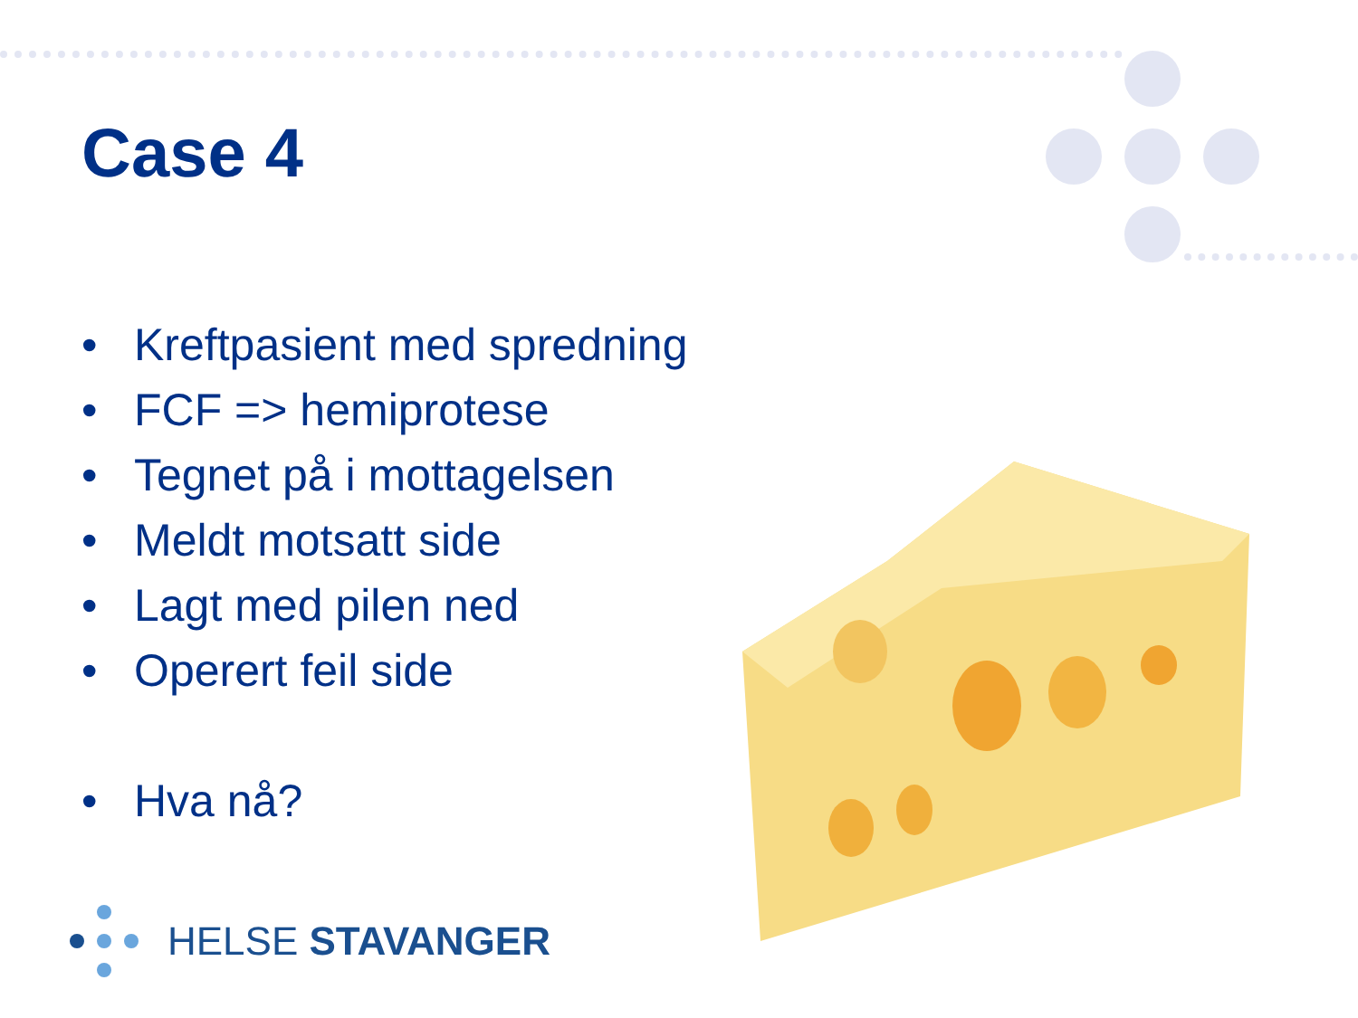Case 4
• Kreftpasient med spredning
• FCF => hemiprotese
• Tegnet på i mottagelsen
• Meldt motsatt side
• Lagt med pilen ned
• Operert feil side
• Hva nå?
HELSE STAVANGER